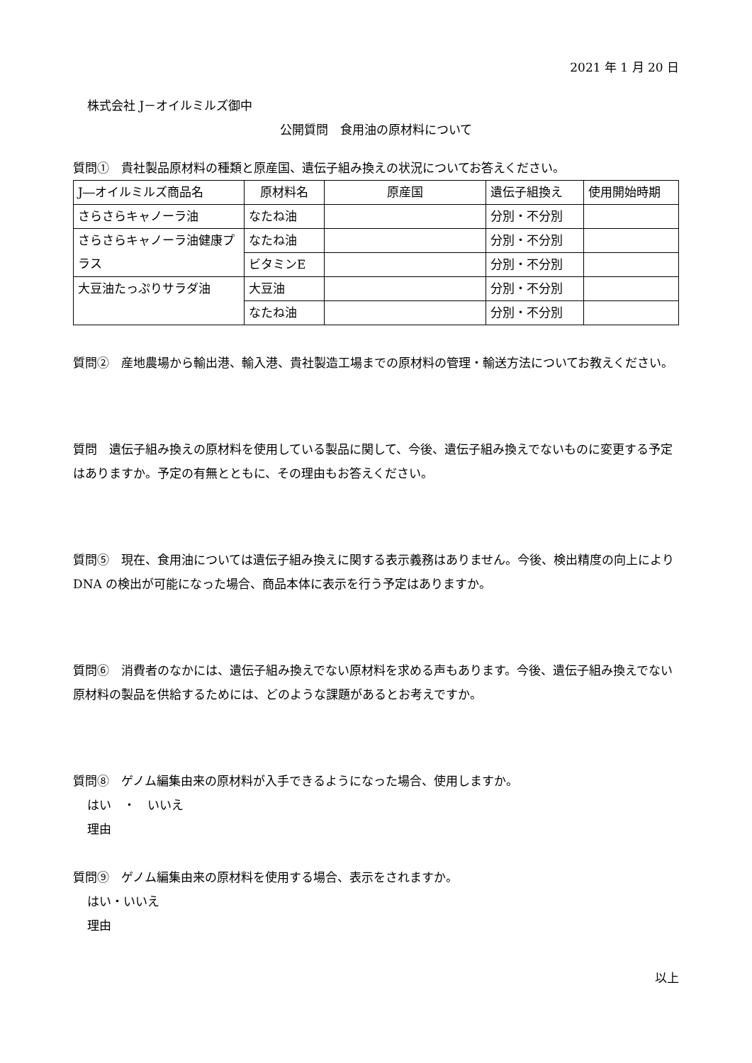2021 年 1 月 20 日
株式会社 J－オイルミルズ御中
公開質問　食用油の原材料について
質問①　貴社製品原材料の種類と原産国、遺伝子組み換えの状況についてお答えください。
| J―オイルミルズ商品名 | 原材料名 | 原産国 | 遺伝子組換え | 使用開始時期 |
| --- | --- | --- | --- | --- |
| さらさらキャノーラ油 | なたね油 | | 分別・不分別 | |
| さらさらキャノーラ油健康プラス | なたね油 | | 分別・不分別 | |
| | ビタミンE | | 分別・不分別 | |
| 大豆油たっぷりサラダ油 | 大豆油 | | 分別・不分別 | |
| | なたね油 | | 分別・不分別 | |
質問②　産地農場から輸出港、輸入港、貴社製造工場までの原材料の管理・輸送方法についてお教えください。
質問　遺伝子組み換えの原材料を使用している製品に関して、今後、遺伝子組み換えでないものに変更する予定はありますか。予定の有無とともに、その理由もお答えください。
質問⑤　現在、食用油については遺伝子組み換えに関する表示義務はありません。今後、検出精度の向上により DNA の検出が可能になった場合、商品本体に表示を行う予定はありますか。
質問⑥　消費者のなかには、遺伝子組み換えでない原材料を求める声もあります。今後、遺伝子組み換えでない原材料の製品を供給するためには、どのような課題があるとお考えですか。
質問⑧　ゲノム編集由来の原材料が入手できるようになった場合、使用しますか。
はい　・　いいえ
理由
質問⑨　ゲノム編集由来の原材料を使用する場合、表示をされますか。
はい・いいえ
理由
以上